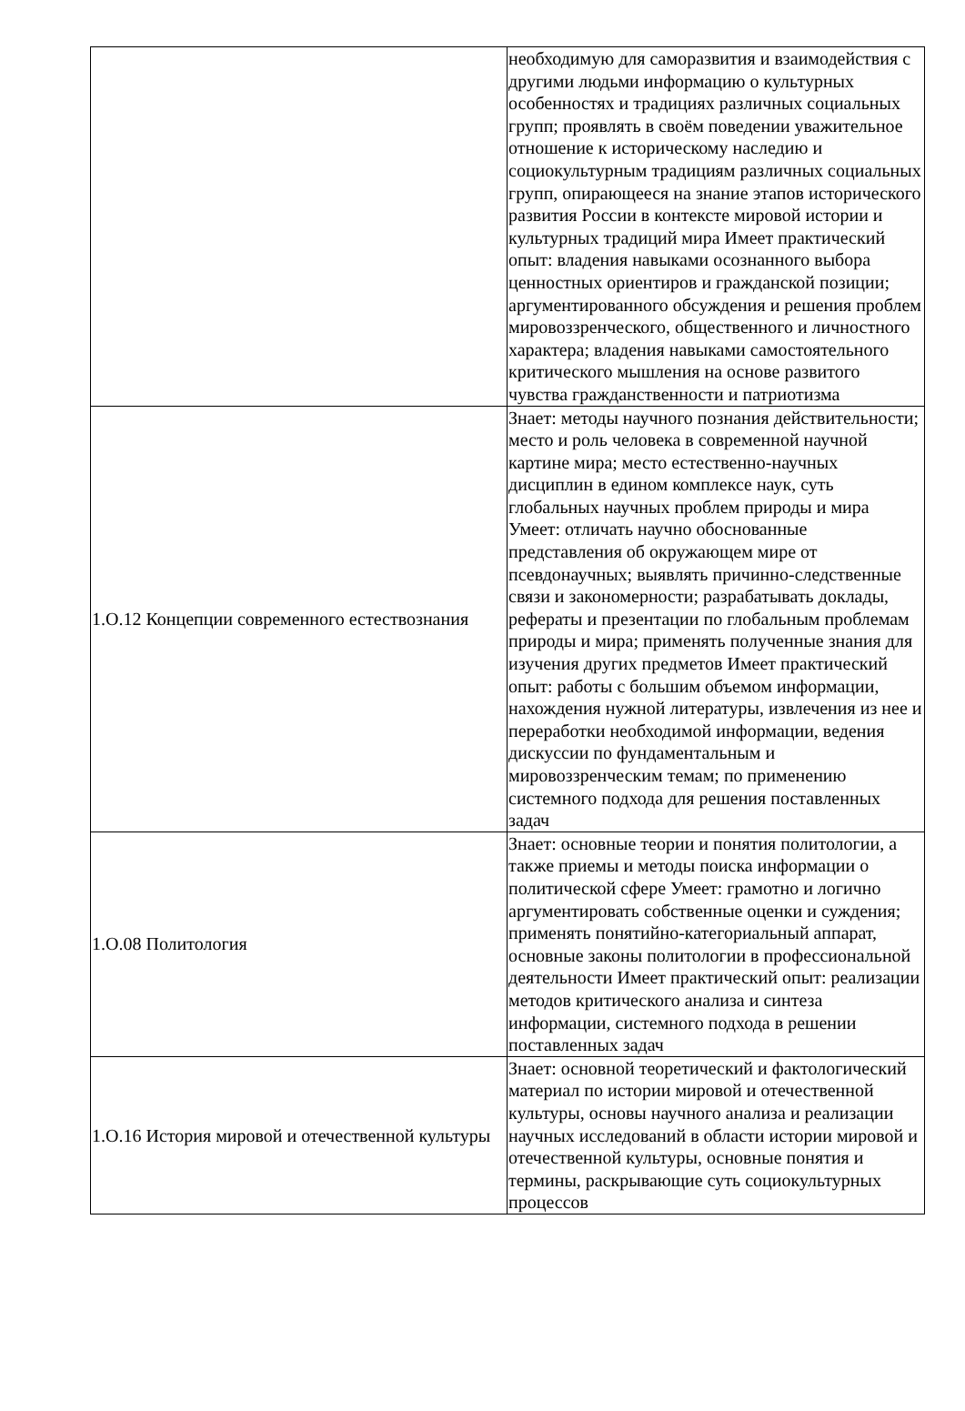| | необходимую для саморазвития и взаимодействия с другими людьми информацию о культурных особенностях и традициях различных социальных групп; проявлять в своём поведении уважительное отношение к историческому наследию и социокультурным традициям различных социальных групп, опирающееся на знание этапов исторического развития России в контексте мировой истории и культурных традиций мира Имеет практический опыт: владения навыками осознанного выбора ценностных ориентиров и гражданской позиции; аргументированного обсуждения и решения проблем мировоззренческого, общественного и личностного характера; владения навыками самостоятельного критического мышления на основе развитого чувства гражданственности и патриотизма |
| 1.О.12 Концепции современного естествознания | Знает: методы научного познания действительности; место и роль человека в современной научной картине мира; место естественно-научных дисциплин в едином комплексе наук, суть глобальных научных проблем природы и мира Умеет: отличать научно обоснованные представления об окружающем мире от псевдонаучных; выявлять причинно-следственные связи и закономерности; разрабатывать доклады, рефераты и презентации по глобальным проблемам природы и мира; применять полученные знания для изучения других предметов Имеет практический опыт: работы с большим объемом информации, нахождения нужной литературы, извлечения из нее и переработки необходимой информации, ведения дискуссии по фундаментальным и мировоззренческим темам; по применению системного подхода для решения поставленных задач |
| 1.О.08 Политология | Знает: основные теории и понятия политологии, а также приемы и методы поиска информации о политической сфере Умеет: грамотно и логично аргументировать собственные оценки и суждения; применять понятийно-категориальный аппарат, основные законы политологии в профессиональной деятельности Имеет практический опыт: реализации методов критического анализа и синтеза информации, системного подхода в решении поставленных задач |
| 1.О.16 История мировой и отечественной культуры | Знает: основной теоретический и фактологический материал по истории мировой и отечественной культуры, основы научного анализа и реализации научных исследований в области истории мировой и отечественной культуры, основные понятия и термины, раскрывающие суть социокультурных процессов |